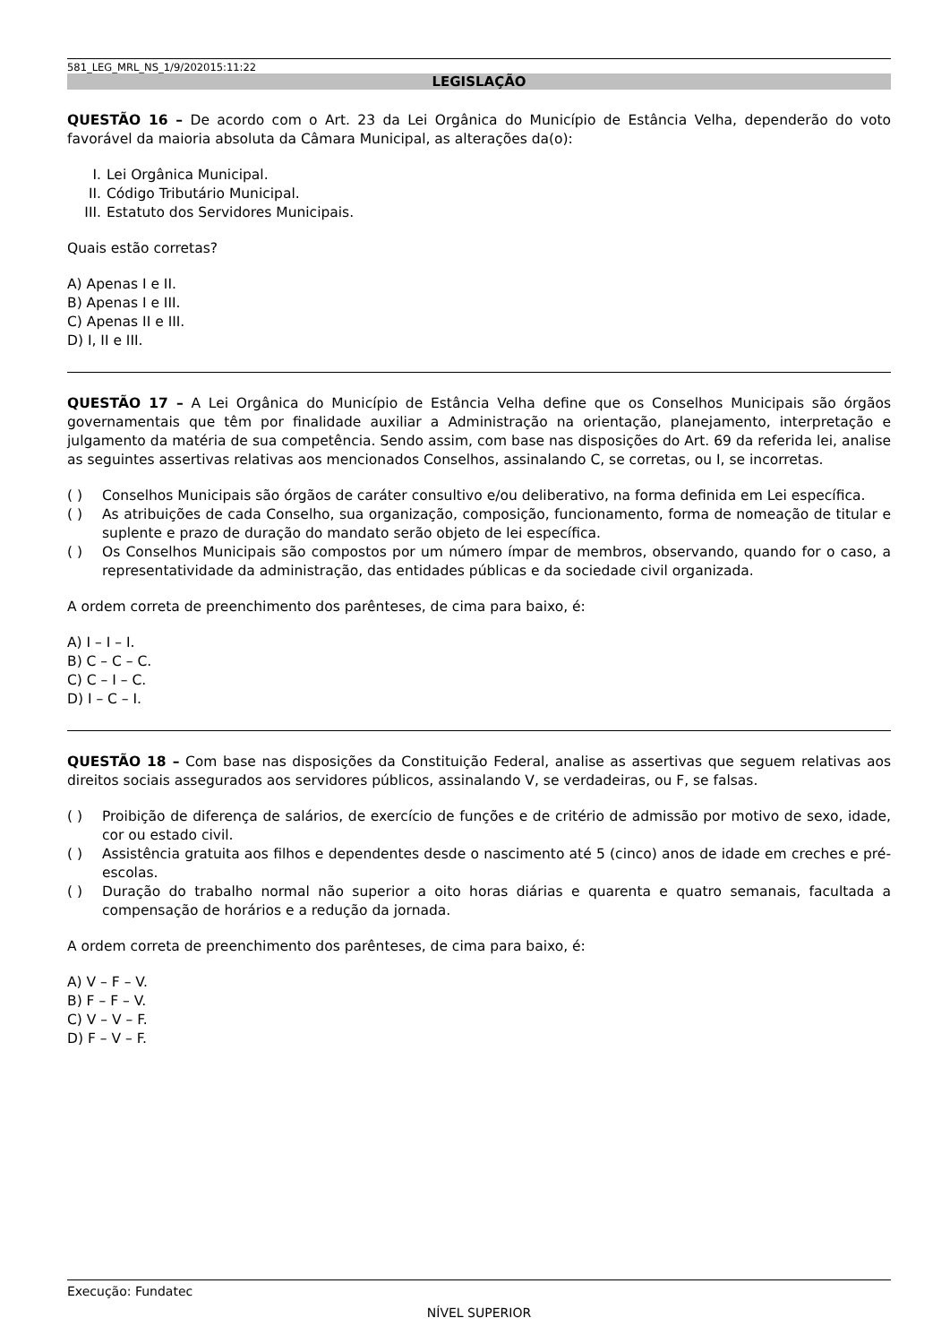581_LEG_MRL_NS_1/9/202015:11:22
LEGISLAÇÃO
QUESTÃO 16 – De acordo com o Art. 23 da Lei Orgânica do Município de Estância Velha, dependerão do voto favorável da maioria absoluta da Câmara Municipal, as alterações da(o):
I. Lei Orgânica Municipal.
II. Código Tributário Municipal.
III. Estatuto dos Servidores Municipais.
Quais estão corretas?
A) Apenas I e II.
B) Apenas I e III.
C) Apenas II e III.
D) I, II e III.
QUESTÃO 17 – A Lei Orgânica do Município de Estância Velha define que os Conselhos Municipais são órgãos governamentais que têm por finalidade auxiliar a Administração na orientação, planejamento, interpretação e julgamento da matéria de sua competência. Sendo assim, com base nas disposições do Art. 69 da referida lei, analise as seguintes assertivas relativas aos mencionados Conselhos, assinalando C, se corretas, ou I, se incorretas.
( ) Conselhos Municipais são órgãos de caráter consultivo e/ou deliberativo, na forma definida em Lei específica.
( ) As atribuições de cada Conselho, sua organização, composição, funcionamento, forma de nomeação de titular e suplente e prazo de duração do mandato serão objeto de lei específica.
( ) Os Conselhos Municipais são compostos por um número ímpar de membros, observando, quando for o caso, a representatividade da administração, das entidades públicas e da sociedade civil organizada.
A ordem correta de preenchimento dos parênteses, de cima para baixo, é:
A) I – I – I.
B) C – C – C.
C) C – I – C.
D) I – C – I.
QUESTÃO 18 – Com base nas disposições da Constituição Federal, analise as assertivas que seguem relativas aos direitos sociais assegurados aos servidores públicos, assinalando V, se verdadeiras, ou F, se falsas.
( ) Proibição de diferença de salários, de exercício de funções e de critério de admissão por motivo de sexo, idade, cor ou estado civil.
( ) Assistência gratuita aos filhos e dependentes desde o nascimento até 5 (cinco) anos de idade em creches e pré-escolas.
( ) Duração do trabalho normal não superior a oito horas diárias e quarenta e quatro semanais, facultada a compensação de horários e a redução da jornada.
A ordem correta de preenchimento dos parênteses, de cima para baixo, é:
A) V – F – V.
B) F – F – V.
C) V – V – F.
D) F – V – F.
Execução: Fundatec
NÍVEL SUPERIOR